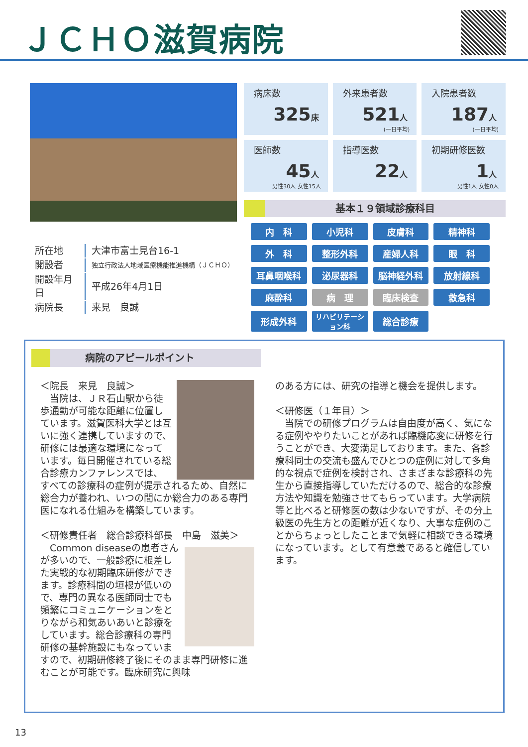ＪＣＨＯ滋賀病院
病床数
325床
外来患者数
521人
(一日平均)
入院患者数
187人
(一日平均)
医師数
45人
男性30人 女性15人
指導医数
22人
初期研修医数
1人
男性1人 女性0人
基本１９領域診療科目
| 内 科 | 小児科 | 皮膚科 | 精神科 |
| 外 科 | 整形外科 | 産婦人科 | 眼 科 |
| 耳鼻咽喉科 | 泌尿器科 | 脳神経外科 | 放射線科 |
| 麻酔科 | 病 理 | 臨床検査 | 救急科 |
| 形成外科 | リハビリテーション科 | 総合診療 | |
| 所在地 | 大津市富士見台16-1 |
| 開設者 | 独立行政法人地域医療機能推進機構（ＪＣＨＯ） |
| 開設年月日 | 平成26年4月1日 |
| 病院長 | 来見 良誠 |
病院のアピールポイント
＜院長　来見　良誠＞
　当院は、ＪＲ石山駅から徒歩通勤が可能な距離に位置しています。滋賀医科大学とは互いに強く連携していますので、研修には最適な環境になっています。毎日開催されている総合診療カンファレンスでは、すべての診療科の症例が提示されるため、自然に総合力が養われ、いつの間にか総合力のある専門医になれる仕組みを構築しています。
＜研修責任者　総合診療科部長　中島　滋美＞
　Common diseaseの患者さんが多いので、一般診療に根差した実戦的な初期臨床研修ができます。診療科間の垣根が低いので、専門の異なる医師同士でも頻繁にコミュニケーションをとりながら和気あいあいと診療をしています。総合診療科の専門研修の基幹施設にもなっていますので、初期研修終了後にそのまま専門研修に進むことが可能です。臨床研究に興味
のある方には、研究の指導と機会を提供します。
＜研修医（１年目）＞
　当院での研修プログラムは自由度が高く、気になる症例ややりたいことがあれば臨機応変に研修を行うことができ、大変満足しております。また、各診療科同士の交流も盛んでひとつの症例に対して多角的な視点で症例を検討され、さまざまな診療科の先生から直接指導していただけるので、総合的な診療方法や知識を勉強させてもらっています。大学病院等と比べると研修医の数は少ないですが、その分上級医の先生方との距離が近くなり、大事な症例のことからちょっとしたことまで気軽に相談できる環境になっています。として有意義であると確信しています。
13